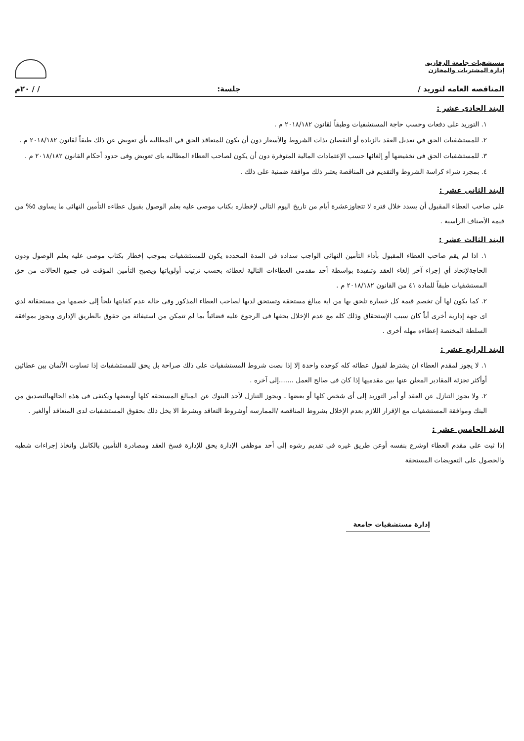مستشفيات جامعة الزقازيق
إدارة المشتريات والمخازن
المناقصه العامه لتوريد / جلسة: / / ٢٠م
البند الحادى عشر :
١. التوريد على دفعات وحسب حاجة المستشفيات وطبقاً لقانون ٢٠١٨/١٨٢ م .
٢. للمستشفيات الحق في تعديل العقد بالزيادة أو النقصان بذات الشروط والأسعار دون أن يكون للمتعاقد الحق في المطالبة بأي تعويض عن ذلك طبقاً لقانون ٢٠١٨/١٨٢ م .
٣. للمستشفيات الحق فى تخفيضها أو إلغائها حسب الإعتمادات المالية المتوفرة دون أن يكون لصاحب العطاء المطالبه باى تعويض وفى حدود أحكام القانون ٢٠١٨/١٨٢ م .
٤. بمجرد شراء كراسة الشروط والتقديم فى المناقصة يعتبر ذلك موافقة ضمنية على ذلك .
البند الثانى عشر :
على صاحب العطاء المقبول أن يسدد خلال فتره لا تتجاوزعشرة أيام من تاريخ اليوم التالى لإخطاره بكتاب موصى عليه بعلم الوصول بقبول عطاءه التأمين النهائى ما يساوى ٥% من قيمة الأصناف الراسية .
البند الثالث عشر :
١. اذا لم يقم صاحب العطاء المقبول بأداء التأمين النهائى الواجب سداده فى المدة المحدده يكون للمستشفيات بموجب إخطار بكتاب موصى عليه بعلم الوصول ودون الحاجةلإتخاذ أي إجراء آخر إلغاء العقد وتنفيذة بواسطة أحد مقدمى العطاءات التالية لعطائه بحسب ترتيب أولوياتها ويصبح التأمين المؤقت فى جميع الحالات من حق المستشفيات طبقاً للمادة ٤١ من القانون ٢٠١٨/١٨٢ م .
٢. كما يكون لها أن تخصم قيمة كل خسارة تلحق بها من اية مبالغ مستحقة وتستحق لديها لصاحب العطاء المذكور وفى حالة عدم كفايتها تلجأ إلى خصمها من مستحقاتة لدي اى جهة إدارية أخرى أياً كان سبب الإستحقاق وذلك كله مع عدم الإخلال بحقها فى الرجوع عليه قضائياً بما لم تتمكن من استيفائة من حقوق بالطريق الإدارى ويجوز بموافقة السلطة المختصة إعطاءه مهله أخرى .
البند الرابع عشر :
١. لا يجوز لمقدم العطاء ان يشترط لقبول عطائه كله كوحده واحدة إلا إذا نصت شروط المستشفيات على ذلك صراحة بل يحق للمستشفيات إذا تساوت الأثمان بين عطائين أوأكثر تجزئة المقادير المعلن عنها بين مقدميها إذا كان فى صالح العمل .......إلى آخره .
٢. ولا يجوز التنازل عن العقد أو أمر التوريد إلى أى شخص كلها أو بعضها ـ ويجوز التنازل لأحد البنوك عن المبالغ المستحقه كلها أوبعضها ويكتفى فى هذه الحالهبالتصديق من البنك وموافقة المستشفيات مع الإقرار اللازم بعدم الإخلال بشروط المناقصه /الممارسه أوشروط التعاقد وبشرط الا يخل ذلك بحقوق المستشفيات لدى المتعاقد أوالغير .
البند الخامس عشر :
إذا ثبت على مقدم العطاء اوشرع بنفسه أوعن طريق غيره فى تقديم رشوه إلى أحد موظفى الإدارة يحق للإدارة فسخ العقد ومصادرة التأمين بالكامل واتخاذ إجراءات شطبه والحصول على التعويضات المستحقة
إدارة مستشفيات جامعة